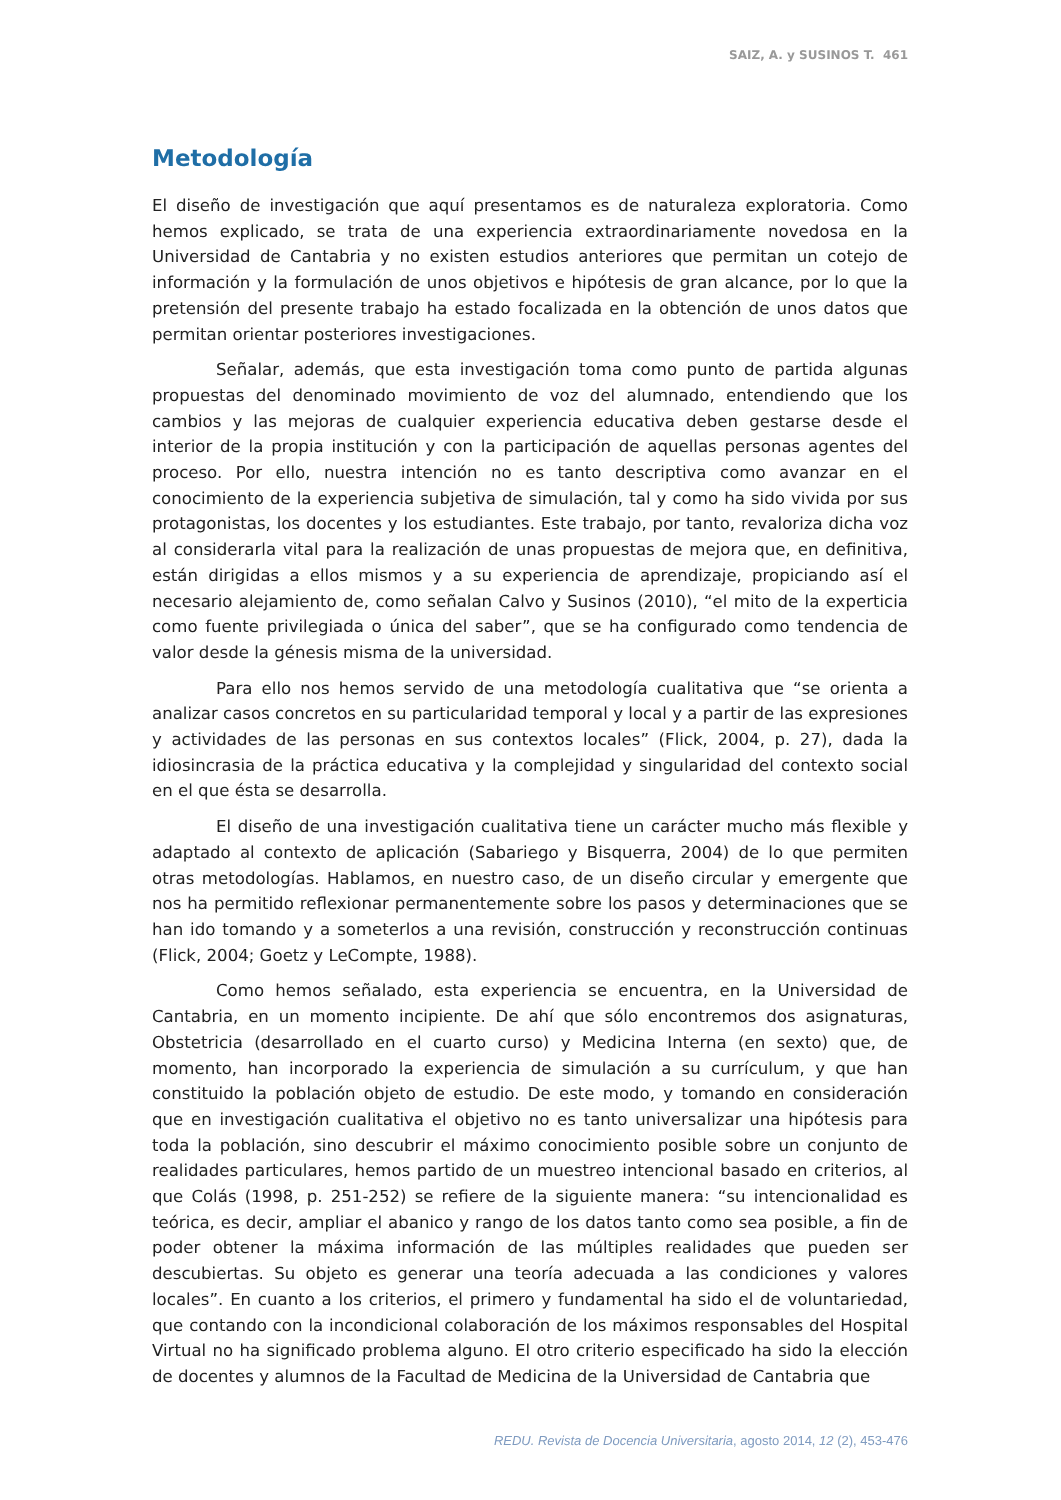SAIZ, A. y SUSINOS T. 461
Metodología
El diseño de investigación que aquí presentamos es de naturaleza exploratoria. Como hemos explicado, se trata de una experiencia extraordinariamente novedosa en la Universidad de Cantabria y no existen estudios anteriores que permitan un cotejo de información y la formulación de unos objetivos e hipótesis de gran alcance, por lo que la pretensión del presente trabajo ha estado focalizada en la obtención de unos datos que permitan orientar posteriores investigaciones.
Señalar, además, que esta investigación toma como punto de partida algunas propuestas del denominado movimiento de voz del alumnado, entendiendo que los cambios y las mejoras de cualquier experiencia educativa deben gestarse desde el interior de la propia institución y con la participación de aquellas personas agentes del proceso. Por ello, nuestra intención no es tanto descriptiva como avanzar en el conocimiento de la experiencia subjetiva de simulación, tal y como ha sido vivida por sus protagonistas, los docentes y los estudiantes. Este trabajo, por tanto, revaloriza dicha voz al considerarla vital para la realización de unas propuestas de mejora que, en definitiva, están dirigidas a ellos mismos y a su experiencia de aprendizaje, propiciando así el necesario alejamiento de, como señalan Calvo y Susinos (2010), “el mito de la experticia como fuente privilegiada o única del saber”, que se ha configurado como tendencia de valor desde la génesis misma de la universidad.
Para ello nos hemos servido de una metodología cualitativa que “se orienta a analizar casos concretos en su particularidad temporal y local y a partir de las expresiones y actividades de las personas en sus contextos locales” (Flick, 2004, p. 27), dada la idiosincrasia de la práctica educativa y la complejidad y singularidad del contexto social en el que ésta se desarrolla.
El diseño de una investigación cualitativa tiene un carácter mucho más flexible y adaptado al contexto de aplicación (Sabariego y Bisquerra, 2004) de lo que permiten otras metodologías. Hablamos, en nuestro caso, de un diseño circular y emergente que nos ha permitido reflexionar permanentemente sobre los pasos y determinaciones que se han ido tomando y a someterlos a una revisión, construcción y reconstrucción continuas (Flick, 2004; Goetz y LeCompte, 1988).
Como hemos señalado, esta experiencia se encuentra, en la Universidad de Cantabria, en un momento incipiente. De ahí que sólo encontremos dos asignaturas, Obstetricia (desarrollado en el cuarto curso) y Medicina Interna (en sexto) que, de momento, han incorporado la experiencia de simulación a su currículum, y que han constituido la población objeto de estudio. De este modo, y tomando en consideración que en investigación cualitativa el objetivo no es tanto universalizar una hipótesis para toda la población, sino descubrir el máximo conocimiento posible sobre un conjunto de realidades particulares, hemos partido de un muestreo intencional basado en criterios, al que Colás (1998, p. 251-252) se refiere de la siguiente manera: “su intencionalidad es teórica, es decir, ampliar el abanico y rango de los datos tanto como sea posible, a fin de poder obtener la máxima información de las múltiples realidades que pueden ser descubiertas. Su objeto es generar una teoría adecuada a las condiciones y valores locales”. En cuanto a los criterios, el primero y fundamental ha sido el de voluntariedad, que contando con la incondicional colaboración de los máximos responsables del Hospital Virtual no ha significado problema alguno. El otro criterio especificado ha sido la elección de docentes y alumnos de la Facultad de Medicina de la Universidad de Cantabria que
REDU. Revista de Docencia Universitaria, agosto 2014, 12 (2), 453-476